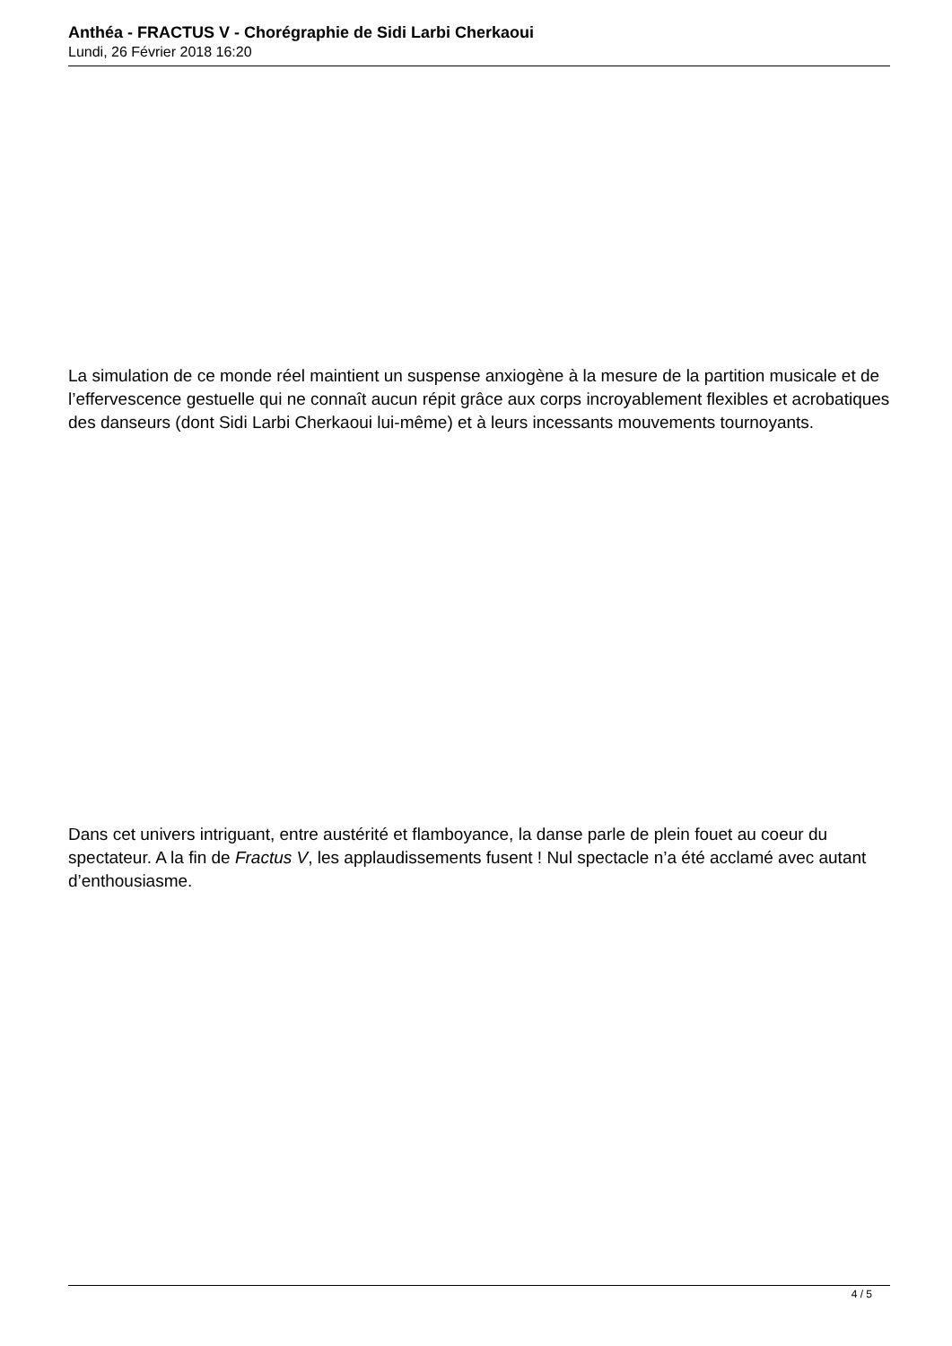Anthéa - FRACTUS V - Chorégraphie de Sidi Larbi Cherkaoui
Lundi, 26 Février 2018 16:20
La simulation de ce monde réel maintient un suspense anxiogène à la mesure de la partition musicale et de l’effervescence gestuelle qui ne connaît aucun répit grâce aux corps incroyablement flexibles et acrobatiques des danseurs (dont Sidi Larbi Cherkaoui lui-même) et à leurs incessants mouvements tournoyants.
Dans cet univers intriguant, entre austérité et flamboyance, la danse parle de plein fouet au coeur du spectateur. A la fin de Fractus V, les applaudissements fusent ! Nul spectacle n’a été acclamé avec autant d’enthousiasme.
4 / 5